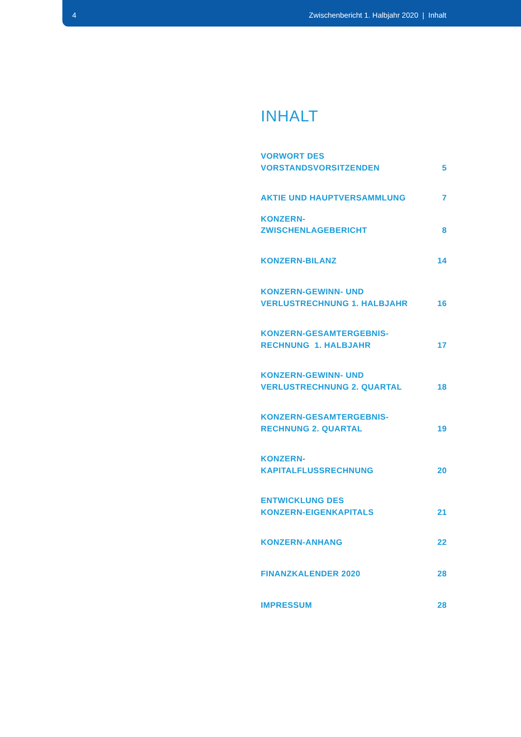4 Zwischenbericht 1. Halbjahr 2020 | Inhalt
INHALT
VORWORT DES
VORSTANDSVORSITZENDEN 5
AKTIE UND HAUPTVERSAMMLUNG 7
KONZERN-
ZWISCHENLAGEBERICHT 8
KONZERN-BILANZ 14
KONZERN-GEWINN- UND
VERLUSTRECHNUNG 1. HALBJAHR 16
KONZERN-GESAMTERGEBNIS-
RECHNUNG 1. HALBJAHR 17
KONZERN-GEWINN- UND
VERLUSTRECHNUNG 2. QUARTAL 18
KONZERN-GESAMTERGEBNIS-
RECHNUNG 2. QUARTAL 19
KONZERN-
KAPITALFLUSSRECHNUNG 20
ENTWICKLUNG DES
KONZERN-EIGENKAPITALS 21
KONZERN-ANHANG 22
FINANZKALENDER 2020 28
IMPRESSUM 28